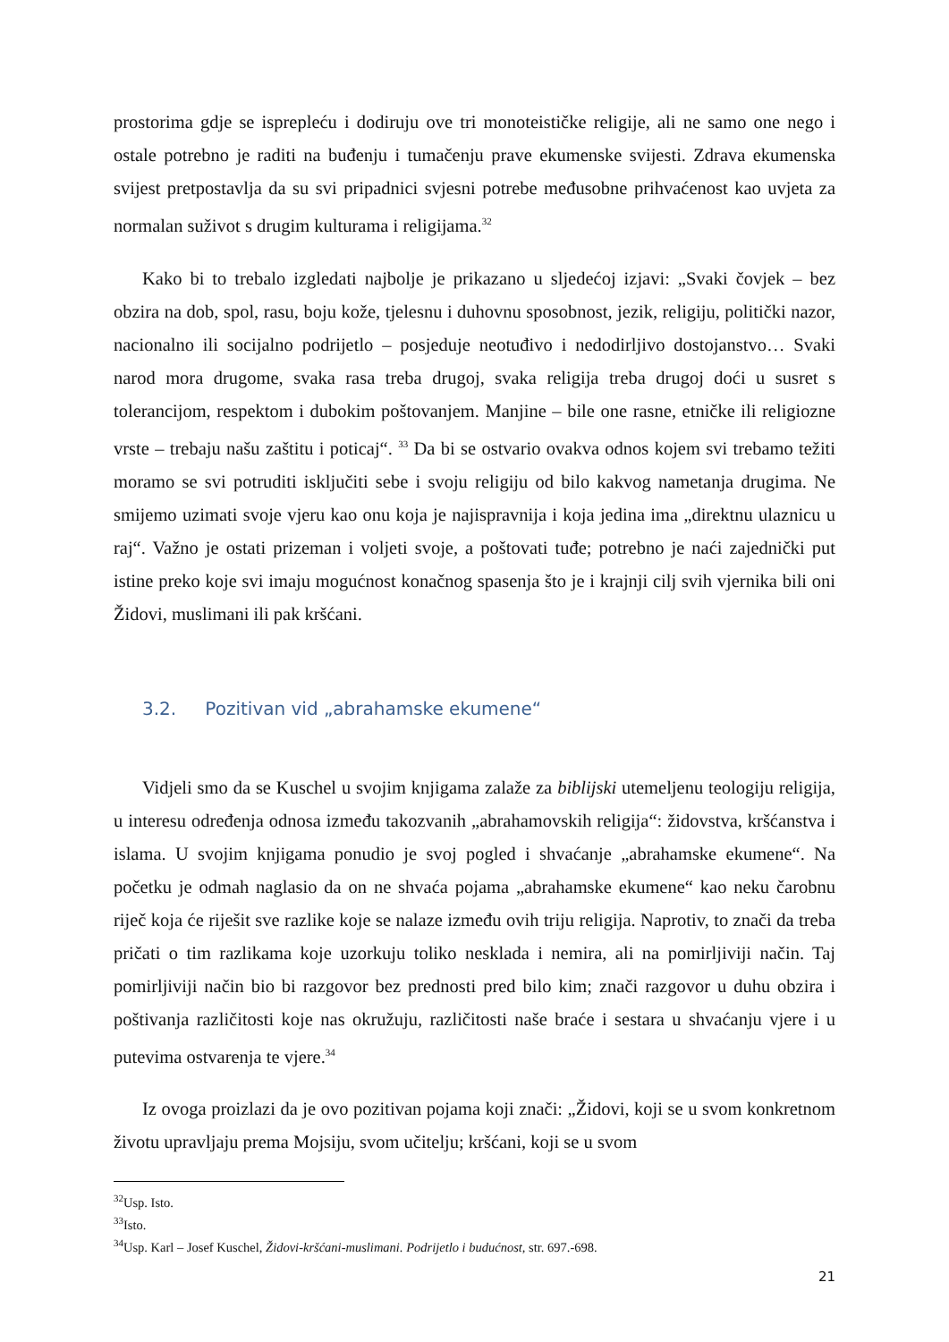prostorima gdje se isprepleću i dodiruju ove tri monoteističke religije, ali ne samo one nego i ostale potrebno je raditi na buđenju i tumačenju prave ekumenske svijesti. Zdrava ekumenska svijest pretpostavlja da su svi pripadnici svjesni potrebe međusobne prihvaćenost kao uvjeta za normalan suživot s drugim kulturama i religijama.<sup>32</sup>
Kako bi to trebalo izgledati najbolje je prikazano u sljedećoj izjavi: „Svaki čovjek – bez obzira na dob, spol, rasu, boju kože, tjelesnu i duhovnu sposobnost, jezik, religiju, politički nazor, nacionalno ili socijalno podrijetlo – posjeduje neotuđivo i nedodirljivo dostojanstvo… Svaki narod mora drugome, svaka rasa treba drugoj, svaka religija treba drugoj doći u susret s tolerancijom, respektom i dubokim poštovanjem. Manjine – bile one rasne, etničke ili religiozne vrste – trebaju našu zaštitu i poticaj“. <sup>33</sup> Da bi se ostvario ovakva odnos kojem svi trebamo težiti moramo se svi potruditi isključiti sebe i svoju religiju od bilo kakvog nametanja drugima. Ne smijemo uzimati svoje vjeru kao onu koja je najispravnija i koja jedina ima „direktnu ulaznicu u raj“. Važno je ostati prizeman i voljeti svoje, a poštovati tuđe; potrebno je naći zajednički put istine preko koje svi imaju mogućnost konačnog spasenja što je i krajnji cilj svih vjernika bili oni Židovi, muslimani ili pak kršćani.
3.2. Pozitivan vid „abrahamske ekumene“
Vidjeli smo da se Kuschel u svojim knjigama zalaže za biblijski utemeljenu teologiju religija, u interesu određenja odnosa između takozvanih „abrahamovskih religija“: židovstva, kršćanstva i islama. U svojim knjigama ponudio je svoj pogled i shvaćanje „abrahamske ekumene“. Na početku je odmah naglasio da on ne shvaća pojama „abrahamske ekumene“ kao neku čarobnu riječ koja će riješit sve razlike koje se nalaze između ovih triju religija. Naprotiv, to znači da treba pričati o tim razlikama koje uzorkuju toliko nesklada i nemira, ali na pomirljiviji način. Taj pomirljiviji način bio bi razgovor bez prednosti pred bilo kim; znači razgovor u duhu obzira i poštivanja različitosti koje nas okružuju, različitosti naše braće i sestara u shvaćanju vjere i u putevima ostvarenja te vjere.<sup>34</sup>
Iz ovoga proizlazi da je ovo pozitivan pojama koji znači: „Židovi, koji se u svom konkretnom životu upravljaju prema Mojsiju, svom učitelju; kršćani, koji se u svom
<sup>32</sup> Usp. Isto.
<sup>33</sup> Isto.
<sup>34</sup> Usp. Karl – Josef Kuschel, Židovi-kršćani-muslimani. Podrijetlo i budućnost, str. 697.-698.
21